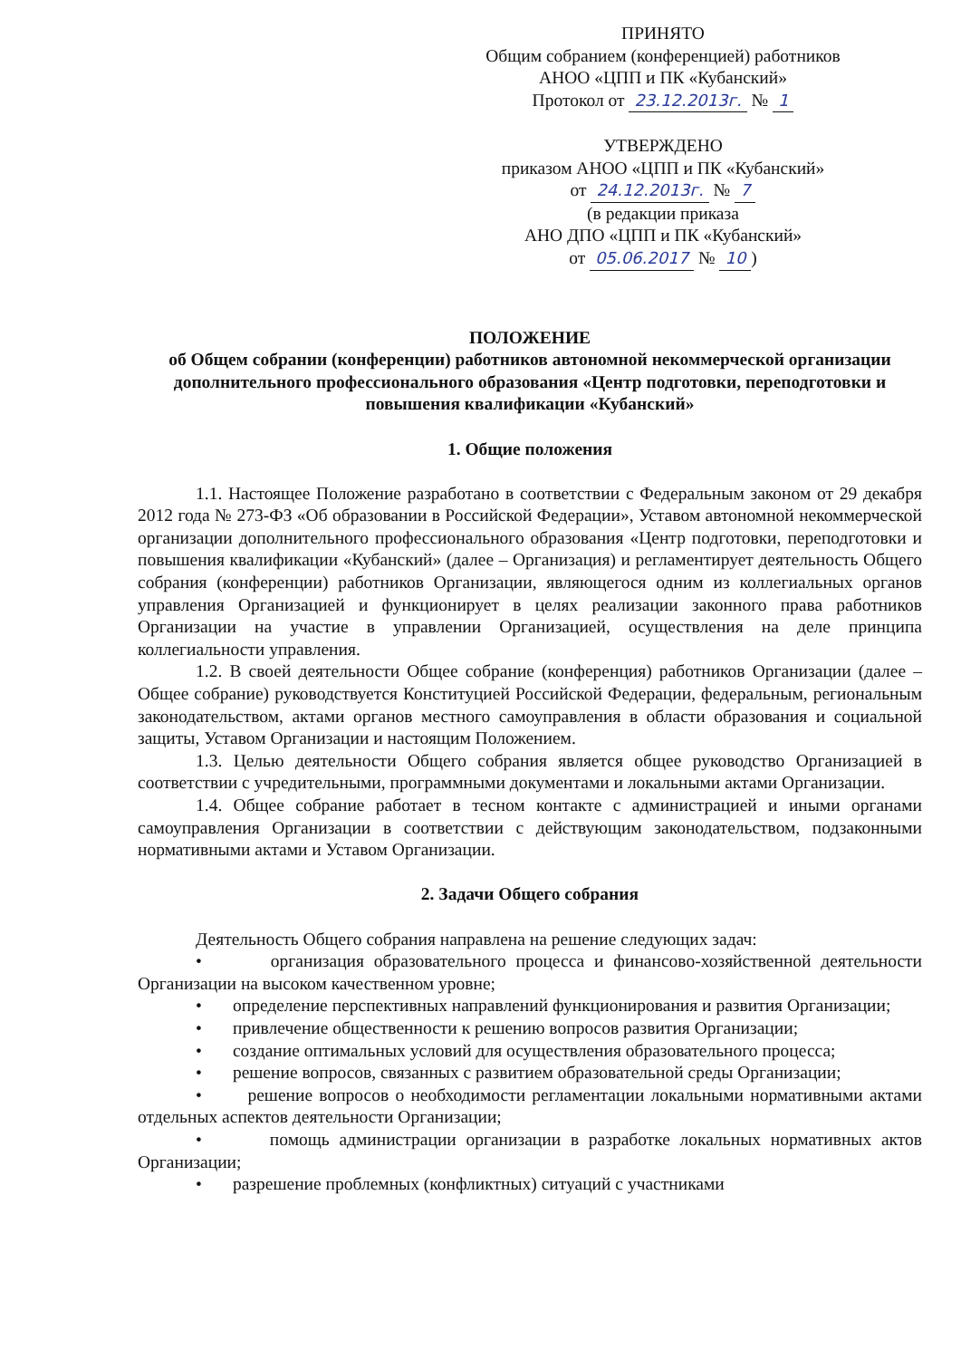ПРИНЯТО
Общим собранием (конференцией) работников
АНОО «ЦПП и ПК «Кубанский»
Протокол от 23.12.2013г. № 1
УТВЕРЖДЕНО
приказом АНОО «ЦПП и ПК «Кубанский»
от 24.12.2013г. № 7
(в редакции приказа
АНО ДПО «ЦПП и ПК «Кубанский»
от 05.06.2017 № 10)
ПОЛОЖЕНИЕ
об Общем собрании (конференции) работников автономной некоммерческой организации дополнительного профессионального образования «Центр подготовки, переподготовки и повышения квалификации «Кубанский»
1. Общие положения
1.1. Настоящее Положение разработано в соответствии с Федеральным законом от 29 декабря 2012 года № 273-ФЗ «Об образовании в Российской Федерации», Уставом автономной некоммерческой организации дополнительного профессионального образования «Центр подготовки, переподготовки и повышения квалификации «Кубанский» (далее – Организация) и регламентирует деятельность Общего собрания (конференции) работников Организации, являющегося одним из коллегиальных органов управления Организацией и функционирует в целях реализации законного права работников Организации на участие в управлении Организацией, осуществления на деле принципа коллегиальности управления.
1.2. В своей деятельности Общее собрание (конференция) работников Организации (далее – Общее собрание) руководствуется Конституцией Российской Федерации, федеральным, региональным законодательством, актами органов местного самоуправления в области образования и социальной защиты, Уставом Организации и настоящим Положением.
1.3. Целью деятельности Общего собрания является общее руководство Организацией в соответствии с учредительными, программными документами и локальными актами Организации.
1.4. Общее собрание работает в тесном контакте с администрацией и иными органами самоуправления Организации в соответствии с действующим законодательством, подзаконными нормативными актами и Уставом Организации.
2. Задачи Общего собрания
Деятельность Общего собрания направлена на решение следующих задач:
• организация образовательного процесса и финансово-хозяйственной деятельности Организации на высоком качественном уровне;
• определение перспективных направлений функционирования и развития Организации;
• привлечение общественности к решению вопросов развития Организации;
• создание оптимальных условий для осуществления образовательного процесса;
• решение вопросов, связанных с развитием образовательной среды Организации;
• решение вопросов о необходимости регламентации локальными нормативными актами отдельных аспектов деятельности Организации;
• помощь администрации организации в разработке локальных нормативных актов Организации;
• разрешение проблемных (конфликтных) ситуаций с участниками